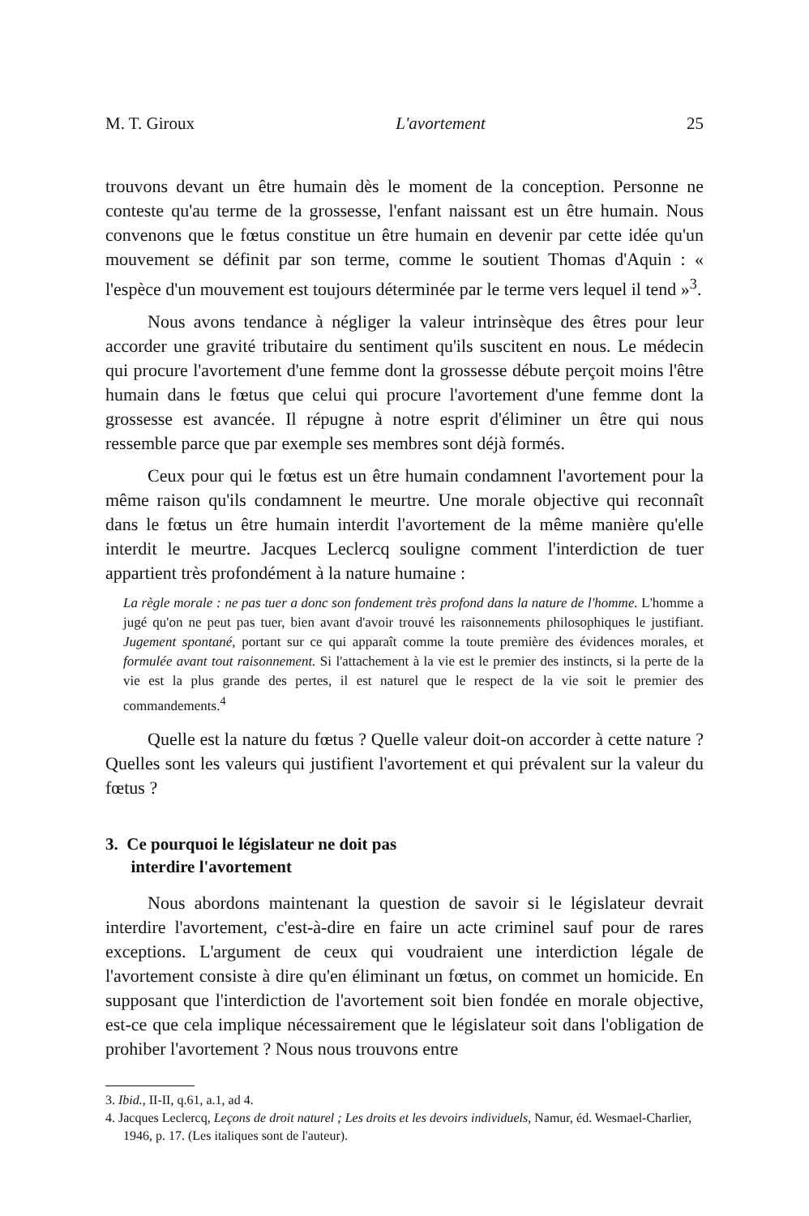M. T. Giroux L'avortement 25
trouvons devant un être humain dès le moment de la conception. Personne ne conteste qu'au terme de la grossesse, l'enfant naissant est un être humain. Nous convenons que le fœtus constitue un être humain en devenir par cette idée qu'un mouvement se définit par son terme, comme le soutient Thomas d'Aquin : « l'espèce d'un mouvement est toujours déterminée par le terme vers lequel il tend »<sup>3</sup>.
Nous avons tendance à négliger la valeur intrinsèque des êtres pour leur accorder une gravité tributaire du sentiment qu'ils suscitent en nous. Le médecin qui procure l'avortement d'une femme dont la grossesse débute perçoit moins l'être humain dans le fœtus que celui qui procure l'avortement d'une femme dont la grossesse est avancée. Il répugne à notre esprit d'éliminer un être qui nous ressemble parce que par exemple ses membres sont déjà formés.
Ceux pour qui le fœtus est un être humain condamnent l'avortement pour la même raison qu'ils condamnent le meurtre. Une morale objective qui reconnaît dans le fœtus un être humain interdit l'avortement de la même manière qu'elle interdit le meurtre. Jacques Leclercq souligne comment l'interdiction de tuer appartient très profondément à la nature humaine :
La règle morale : ne pas tuer a donc son fondement très profond dans la nature de l'homme. L'homme a jugé qu'on ne peut pas tuer, bien avant d'avoir trouvé les raisonnements philosophiques le justifiant. Jugement spontané, portant sur ce qui apparaît comme la toute première des évidences morales, et formulée avant tout raisonnement. Si l'attachement à la vie est le premier des instincts, si la perte de la vie est la plus grande des pertes, il est naturel que le respect de la vie soit le premier des commandements.<sup>4</sup>
Quelle est la nature du fœtus ? Quelle valeur doit-on accorder à cette nature ? Quelles sont les valeurs qui justifient l'avortement et qui prévalent sur la valeur du fœtus ?
3. Ce pourquoi le législateur ne doit pas
interdire l'avortement
Nous abordons maintenant la question de savoir si le législateur devrait interdire l'avortement, c'est-à-dire en faire un acte criminel sauf pour de rares exceptions. L'argument de ceux qui voudraient une interdiction légale de l'avortement consiste à dire qu'en éliminant un fœtus, on commet un homicide. En supposant que l'interdiction de l'avortement soit bien fondée en morale objective, est-ce que cela implique nécessairement que le législateur soit dans l'obligation de prohiber l'avortement ? Nous nous trouvons entre
3. Ibid., II-II, q.61, a.1, ad 4.
4. Jacques Leclercq, Leçons de droit naturel ; Les droits et les devoirs individuels, Namur, éd. Wesmael-Charlier, 1946, p. 17. (Les italiques sont de l'auteur).